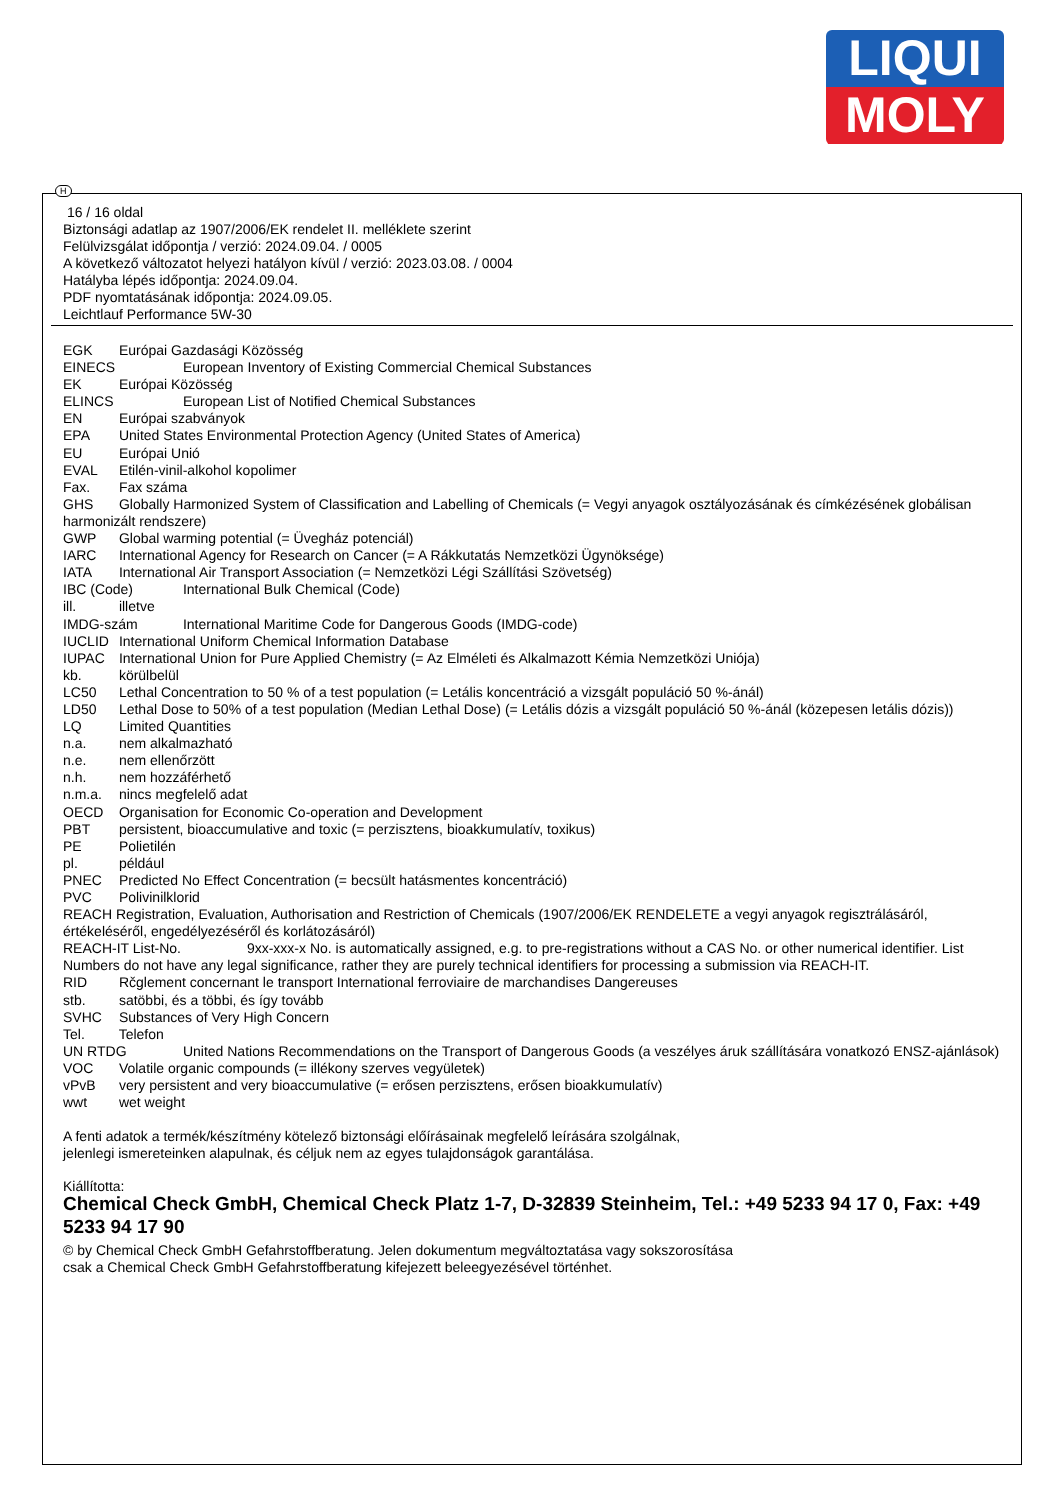LIQUI
MOLY
H
16 / 16 oldal
Biztonsági adatlap az 1907/2006/EK rendelet II. melléklete szerint
Felülvizsgálat időpontja / verzió: 2024.09.04. / 0005
A következő változatot helyezi hatályon kívül / verzió: 2023.03.08. / 0004
Hatályba lépés időpontja: 2024.09.04.
PDF nyomtatásának időpontja: 2024.09.05.
Leichtlauf Performance 5W-30
EGK Európai Gazdasági Közösség
EINECS European Inventory of Existing Commercial Chemical Substances
EK Európai Közösség
ELINCS European List of Notified Chemical Substances
EN Európai szabványok
EPA United States Environmental Protection Agency (United States of America)
EU Európai Unió
EVAL Etilén-vinil-alkohol kopolimer
Fax. Fax száma
GHS Globally Harmonized System of Classification and Labelling of Chemicals (= Vegyi anyagok osztályozásának és címkézésének globálisan harmonizált rendszere)
GWP Global warming potential (= Üvegház potenciál)
IARC International Agency for Research on Cancer (= A Rákkutatás Nemzetközi Ügynöksége)
IATA International Air Transport Association (= Nemzetközi Légi Szállítási Szövetség)
IBC (Code) International Bulk Chemical (Code)
ill. illetve
IMDG-szám International Maritime Code for Dangerous Goods (IMDG-code)
IUCLID International Uniform Chemical Information Database
IUPAC International Union for Pure Applied Chemistry (= Az Elméleti és Alkalmazott Kémia Nemzetközi Uniója)
kb. körülbelül
LC50 Lethal Concentration to 50 % of a test population (= Letális koncentráció a vizsgált populáció 50 %-ánál)
LD50 Lethal Dose to 50% of a test population (Median Lethal Dose) (= Letális dózis a vizsgált populáció 50 %-ánál (közepesen letális dózis))
LQ Limited Quantities
n.a. nem alkalmazható
n.e. nem ellenőrzött
n.h. nem hozzáférhető
n.m.a. nincs megfelelő adat
OECD Organisation for Economic Co-operation and Development
PBT persistent, bioaccumulative and toxic (= perzisztens, bioakkumulatív, toxikus)
PE Polietilén
pl. például
PNEC Predicted No Effect Concentration (= becsült hatásmentes koncentráció)
PVC Polivinilklorid
REACH Registration, Evaluation, Authorisation and Restriction of Chemicals (1907/2006/EK RENDELETE a vegyi anyagok regisztrálásáról, értékeléséről, engedélyezéséről és korlátozásáról)
REACH-IT List-No. 9xx-xxx-x No. is automatically assigned, e.g. to pre-registrations without a CAS No. or other numerical identifier. List Numbers do not have any legal significance, rather they are purely technical identifiers for processing a submission via REACH-IT.
RID Rčglement concernant le transport International ferroviaire de marchandises Dangereuses
stb. satöbbi, és a többi, és így tovább
SVHC Substances of Very High Concern
Tel. Telefon
UN RTDG United Nations Recommendations on the Transport of Dangerous Goods (a veszélyes áruk szállítására vonatkozó ENSZ-ajánlások)
VOC Volatile organic compounds (= illékony szerves vegyületek)
vPvB very persistent and very bioaccumulative (= erősen perzisztens, erősen bioakkumulatív)
wwt wet weight
A fenti adatok a termék/készítmény kötelező biztonsági előírásainak megfelelő leírására szolgálnak,
jelenlegi ismereteinken alapulnak, és céljuk nem az egyes tulajdonságok garantálása.
Kiállította:
Chemical Check GmbH, Chemical Check Platz 1-7, D-32839 Steinheim, Tel.: +49 5233 94 17 0, Fax: +49 5233 94 17 90
© by Chemical Check GmbH Gefahrstoffberatung. Jelen dokumentum megváltoztatása vagy sokszorosítása
csak a Chemical Check GmbH Gefahrstoffberatung kifejezett beleegyezésével történhet.